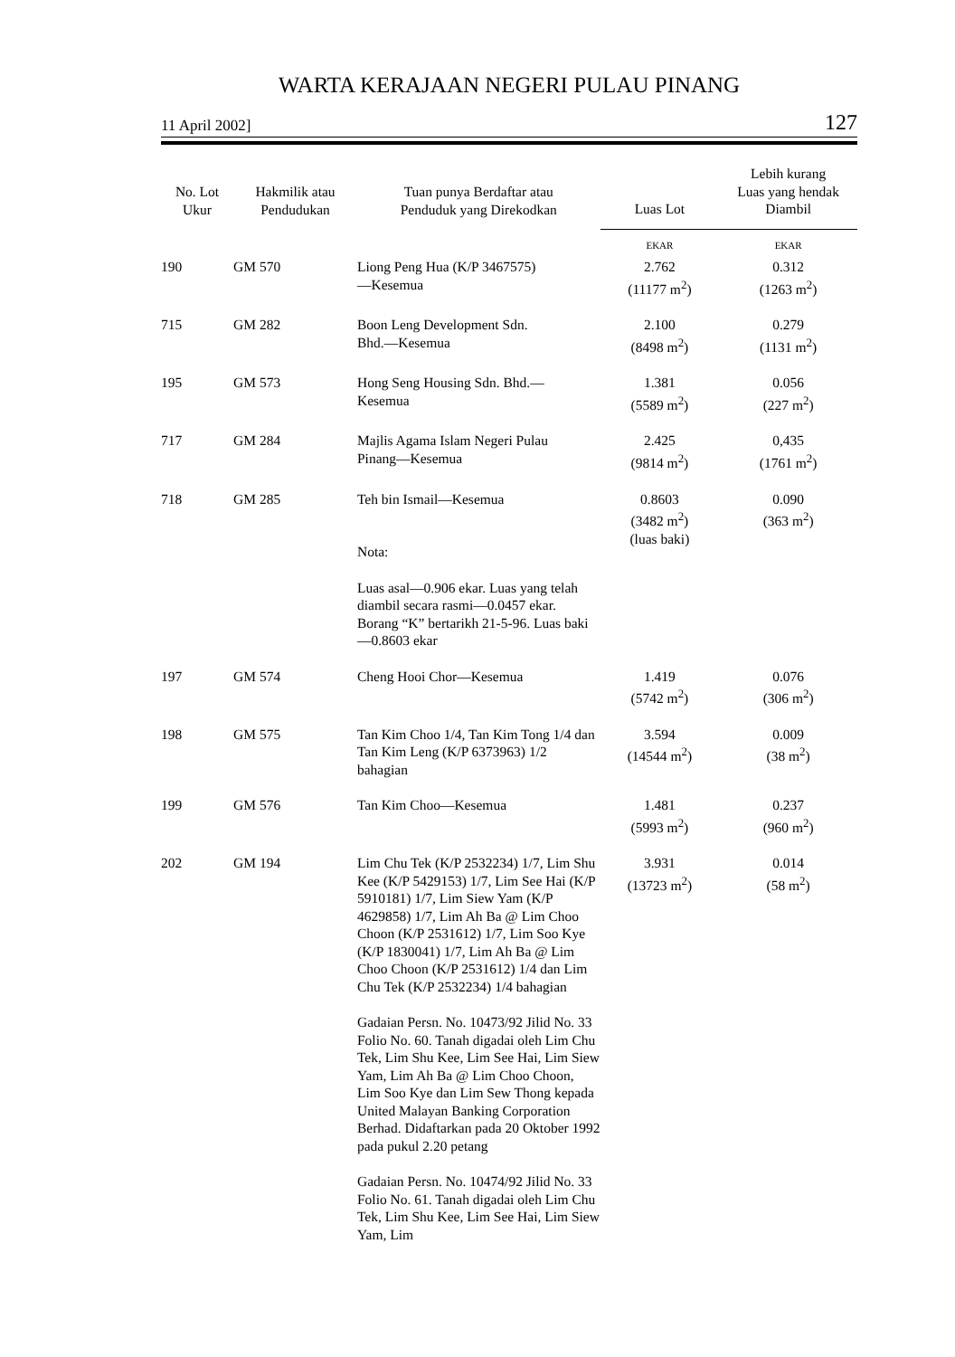WARTA KERAJAAN NEGERI PULAU PINANG
11 April 2002] 127
| No. Lot Ukur | Hakmilik atau Pendudukan | Tuan punya Berdaftar atau Penduduk yang Direkodkan | Luas Lot | Lebih kurang Luas yang hendak Diambil |
| --- | --- | --- | --- | --- |
| | | | EKAR | EKAR |
| 190 | GM 570 | Liong Peng Hua (K/P 3467575) —Kesemua | 2.762 (11177 m<sup>2</sup>) | 0.312 (1263 m<sup>2</sup>) |
| 715 | GM 282 | Boon Leng Development Sdn. Bhd.—Kesemua | 2.100 (8498 m<sup>2</sup>) | 0.279 (1131 m<sup>2</sup>) |
| 195 | GM 573 | Hong Seng Housing Sdn. Bhd.— Kesemua | 1.381 (5589 m<sup>2</sup>) | 0.056 (227 m<sup>2</sup>) |
| 717 | GM 284 | Majlis Agama Islam Negeri Pulau Pinang—Kesemua | 2.425 (9814 m<sup>2</sup>) | 0,435 (1761 m<sup>2</sup>) |
| 718 | GM 285 | Teh bin Ismail—Kesemua Nota: Luas asal—0.906 ekar. Luas yang telah diambil secara rasmi—0.0457 ekar. Borang “K” bertarikh 21-5-96. Luas baki—0.8603 ekar | 0.8603 (3482 m<sup>2</sup>) (luas baki) | 0.090 (363 m<sup>2</sup>) |
| 197 | GM 574 | Cheng Hooi Chor—Kesemua | 1.419 (5742 m<sup>2</sup>) | 0.076 (306 m<sup>2</sup>) |
| 198 | GM 575 | Tan Kim Choo 1/4, Tan Kim Tong 1/4 dan Tan Kim Leng (K/P 6373963) 1/2 bahagian | 3.594 (14544 m<sup>2</sup>) | 0.009 (38 m<sup>2</sup>) |
| 199 | GM 576 | Tan Kim Choo—Kesemua | 1.481 (5993 m<sup>2</sup>) | 0.237 (960 m<sup>2</sup>) |
| 202 | GM 194 | Lim Chu Tek (K/P 2532234) 1/7, Lim Shu Kee (K/P 5429153) 1/7, Lim See Hai (K/P 5910181) 1/7, Lim Siew Yam (K/P 4629858) 1/7, Lim Ah Ba @ Lim Choo Choon (K/P 2531612) 1/7, Lim Soo Kye (K/P 1830041) 1/7, Lim Ah Ba @ Lim Choo Choon (K/P 2531612) 1/4 dan Lim Chu Tek (K/P 2532234) 1/4 bahagian Gadaian Persn. No. 10473/92 Jilid No. 33 Folio No. 60. Tanah digadai oleh Lim Chu Tek, Lim Shu Kee, Lim See Hai, Lim Siew Yam, Lim Ah Ba @ Lim Choo Choon, Lim Soo Kye dan Lim Sew Thong kepada United Malayan Banking Corporation Berhad. Didaftarkan pada 20 Oktober 1992 pada pukul 2.20 petang Gadaian Persn. No. 10474/92 Jilid No. 33 Folio No. 61. Tanah digadai oleh Lim Chu Tek, Lim Shu Kee, Lim See Hai, Lim Siew Yam, Lim | 3.931 (13723 m<sup>2</sup>) | 0.014 (58 m<sup>2</sup>) |